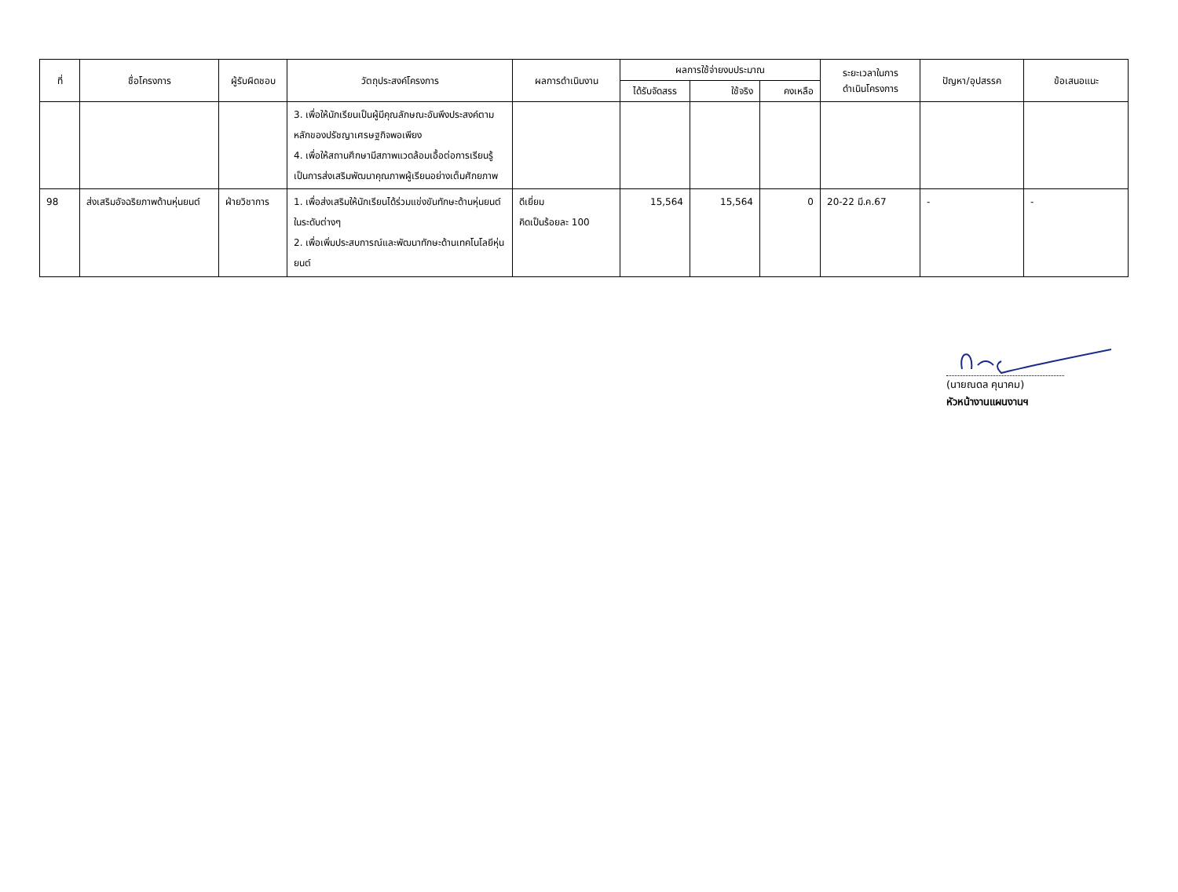| ที่ | ชื่อโครงการ | ผู้รับผิดชอบ | วัตถุประสงค์โครงการ | ผลการดำเนินงาน | ผลการใช้จ่ายงบประมาณ | | | ระยะเวลาในการ ดำเนินโครงการ | ปัญหา/อุปสรรค | ข้อเสนอแนะ |
| --- | --- | --- | --- | --- | --- | --- | --- | --- | --- | --- |
| | | | | | ได้รับจัดสรร | ใช้จริง | คงเหลือ | | | |
| | | | 3. เพื่อให้นักเรียนเป็นผู้มีคุณลักษณะอันพึงประสงค์ตามหลักของปรัชญาเศรษฐกิจพอเพียง 4. เพื่อให้สถานศึกษามีสภาพแวดล้อมเอื้อต่อการเรียนรู้ เป็นการส่งเสริมพัฒนาคุณภาพผู้เรียนอย่างเต็มศักยภาพ | | | | | | | |
| 98 | ส่งเสริมอัจฉริยภาพด้านหุ่นยนต์ | ฝ่ายวิชาการ | 1. เพื่อส่งเสริมให้นักเรียนได้ร่วมแข่งขันทักษะด้านหุ่นยนต์ในระดับต่างๆ 2. เพื่อเพิ่มประสบการณ์และพัฒนาทักษะด้านเทคโนโลยีหุ่นยนต์ | ดีเยี่ยม คิดเป็นร้อยละ 100 | 15,564 | 15,564 | 0 | 20-22 มี.ค.67 | - | - |
(นายณดล คุนาคม)
หัวหน้างานแผนงานฯ